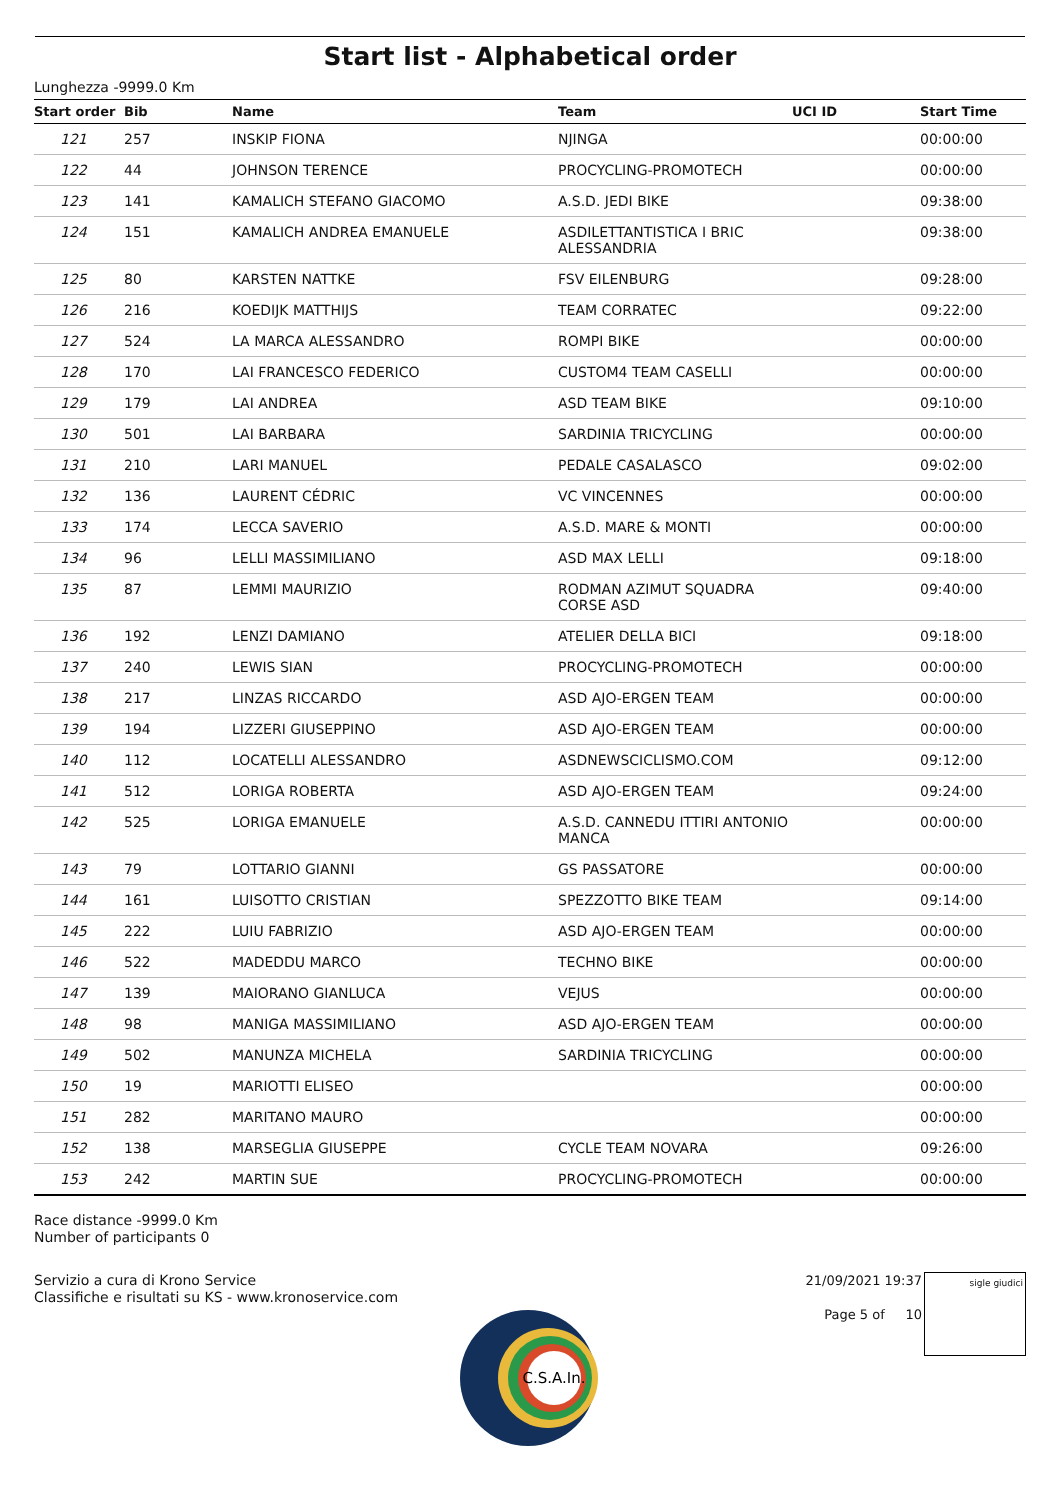Start list - Alphabetical order
Lunghezza -9999.0 Km
| Start order | Bib | Name | Team | UCI ID | Start Time |
| --- | --- | --- | --- | --- | --- |
| 121 | 257 | INSKIP FIONA | NJINGA | | 00:00:00 |
| 122 | 44 | JOHNSON TERENCE | PROCYCLING-PROMOTECH | | 00:00:00 |
| 123 | 141 | KAMALICH STEFANO GIACOMO | A.S.D. JEDI BIKE | | 09:38:00 |
| 124 | 151 | KAMALICH ANDREA EMANUELE | ASDILETTANTISTICA I BRIC ALESSANDRIA | | 09:38:00 |
| 125 | 80 | KARSTEN NATTKE | FSV EILENBURG | | 09:28:00 |
| 126 | 216 | KOEDIJK MATTHIJS | TEAM CORRATEC | | 09:22:00 |
| 127 | 524 | LA MARCA ALESSANDRO | ROMPI BIKE | | 00:00:00 |
| 128 | 170 | LAI FRANCESCO FEDERICO | CUSTOM4 TEAM CASELLI | | 00:00:00 |
| 129 | 179 | LAI ANDREA | ASD TEAM BIKE | | 09:10:00 |
| 130 | 501 | LAI BARBARA | SARDINIA TRICYCLING | | 00:00:00 |
| 131 | 210 | LARI MANUEL | PEDALE CASALASCO | | 09:02:00 |
| 132 | 136 | LAURENT CÉDRIC | VC VINCENNES | | 00:00:00 |
| 133 | 174 | LECCA SAVERIO | A.S.D. MARE & MONTI | | 00:00:00 |
| 134 | 96 | LELLI MASSIMILIANO | ASD MAX LELLI | | 09:18:00 |
| 135 | 87 | LEMMI MAURIZIO | RODMAN AZIMUT SQUADRA CORSE ASD | | 09:40:00 |
| 136 | 192 | LENZI DAMIANO | ATELIER DELLA BICI | | 09:18:00 |
| 137 | 240 | LEWIS SIAN | PROCYCLING-PROMOTECH | | 00:00:00 |
| 138 | 217 | LINZAS RICCARDO | ASD AJO-ERGEN TEAM | | 00:00:00 |
| 139 | 194 | LIZZERI GIUSEPPINO | ASD AJO-ERGEN TEAM | | 00:00:00 |
| 140 | 112 | LOCATELLI ALESSANDRO | ASDNEWSCICLISMO.COM | | 09:12:00 |
| 141 | 512 | LORIGA ROBERTA | ASD AJO-ERGEN TEAM | | 09:24:00 |
| 142 | 525 | LORIGA EMANUELE | A.S.D. CANNEDU ITTIRI ANTONIO MANCA | | 00:00:00 |
| 143 | 79 | LOTTARIO GIANNI | GS PASSATORE | | 00:00:00 |
| 144 | 161 | LUISOTTO CRISTIAN | SPEZZOTTO BIKE TEAM | | 09:14:00 |
| 145 | 222 | LUIU FABRIZIO | ASD AJO-ERGEN TEAM | | 00:00:00 |
| 146 | 522 | MADEDDU MARCO | TECHNO BIKE | | 00:00:00 |
| 147 | 139 | MAIORANO GIANLUCA | VEJUS | | 00:00:00 |
| 148 | 98 | MANIGA MASSIMILIANO | ASD AJO-ERGEN TEAM | | 00:00:00 |
| 149 | 502 | MANUNZA MICHELA | SARDINIA TRICYCLING | | 00:00:00 |
| 150 | 19 | MARIOTTI ELISEO | | | 00:00:00 |
| 151 | 282 | MARITANO MAURO | | | 00:00:00 |
| 152 | 138 | MARSEGLIA GIUSEPPE | CYCLE TEAM NOVARA | | 09:26:00 |
| 153 | 242 | MARTIN SUE | PROCYCLING-PROMOTECH | | 00:00:00 |
Race distance -9999.0 Km
Number of participants 0
Servizio a cura di Krono Service
Classifiche e risultati su KS - www.kronoservice.com
21/09/2021 19:37
Page 5 of 10
sigle giudici
C.S.A.In.